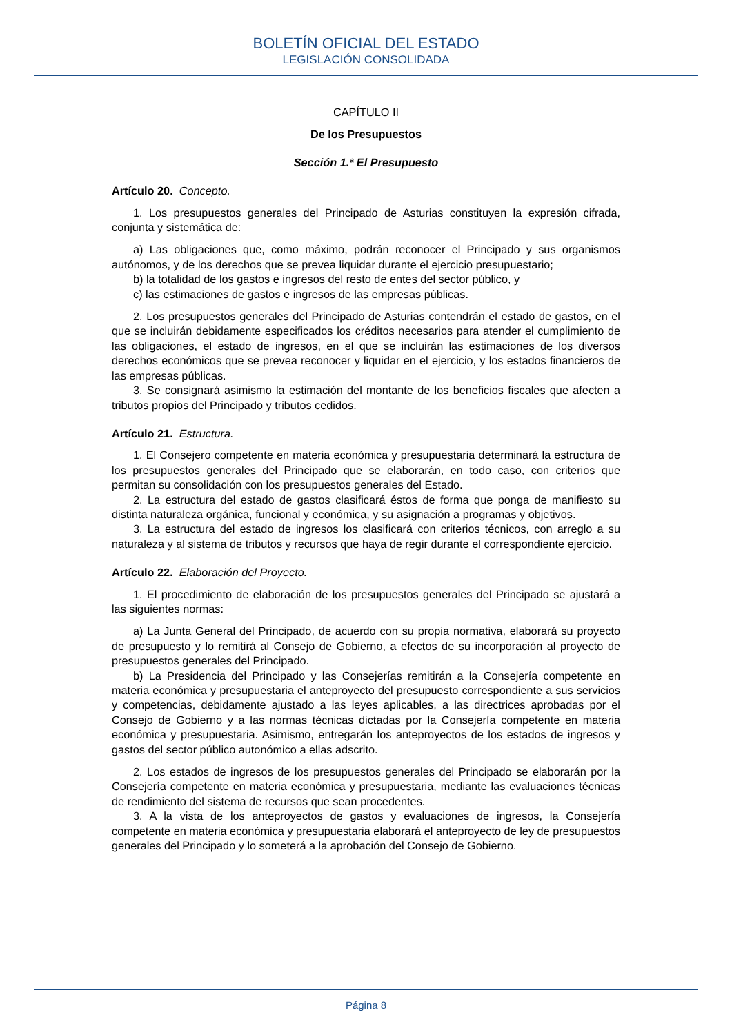BOLETÍN OFICIAL DEL ESTADO
LEGISLACIÓN CONSOLIDADA
CAPÍTULO II
De los Presupuestos
Sección 1.ª El Presupuesto
Artículo 20. Concepto.
1. Los presupuestos generales del Principado de Asturias constituyen la expresión cifrada, conjunta y sistemática de:
a) Las obligaciones que, como máximo, podrán reconocer el Principado y sus organismos autónomos, y de los derechos que se prevea liquidar durante el ejercicio presupuestario;
b) la totalidad de los gastos e ingresos del resto de entes del sector público, y
c) las estimaciones de gastos e ingresos de las empresas públicas.
2. Los presupuestos generales del Principado de Asturias contendrán el estado de gastos, en el que se incluirán debidamente especificados los créditos necesarios para atender el cumplimiento de las obligaciones, el estado de ingresos, en el que se incluirán las estimaciones de los diversos derechos económicos que se prevea reconocer y liquidar en el ejercicio, y los estados financieros de las empresas públicas.
3. Se consignará asimismo la estimación del montante de los beneficios fiscales que afecten a tributos propios del Principado y tributos cedidos.
Artículo 21. Estructura.
1. El Consejero competente en materia económica y presupuestaria determinará la estructura de los presupuestos generales del Principado que se elaborarán, en todo caso, con criterios que permitan su consolidación con los presupuestos generales del Estado.
2. La estructura del estado de gastos clasificará éstos de forma que ponga de manifiesto su distinta naturaleza orgánica, funcional y económica, y su asignación a programas y objetivos.
3. La estructura del estado de ingresos los clasificará con criterios técnicos, con arreglo a su naturaleza y al sistema de tributos y recursos que haya de regir durante el correspondiente ejercicio.
Artículo 22. Elaboración del Proyecto.
1. El procedimiento de elaboración de los presupuestos generales del Principado se ajustará a las siguientes normas:
a) La Junta General del Principado, de acuerdo con su propia normativa, elaborará su proyecto de presupuesto y lo remitirá al Consejo de Gobierno, a efectos de su incorporación al proyecto de presupuestos generales del Principado.
b) La Presidencia del Principado y las Consejerías remitirán a la Consejería competente en materia económica y presupuestaria el anteproyecto del presupuesto correspondiente a sus servicios y competencias, debidamente ajustado a las leyes aplicables, a las directrices aprobadas por el Consejo de Gobierno y a las normas técnicas dictadas por la Consejería competente en materia económica y presupuestaria. Asimismo, entregarán los anteproyectos de los estados de ingresos y gastos del sector público autonómico a ellas adscrito.
2. Los estados de ingresos de los presupuestos generales del Principado se elaborarán por la Consejería competente en materia económica y presupuestaria, mediante las evaluaciones técnicas de rendimiento del sistema de recursos que sean procedentes.
3. A la vista de los anteproyectos de gastos y evaluaciones de ingresos, la Consejería competente en materia económica y presupuestaria elaborará el anteproyecto de ley de presupuestos generales del Principado y lo someterá a la aprobación del Consejo de Gobierno.
Página 8